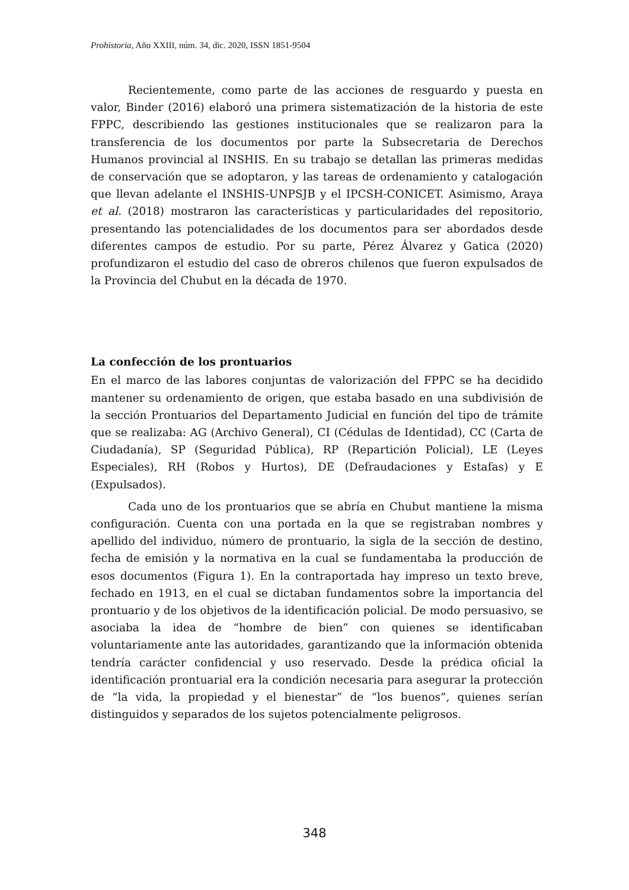Prohistoria, Año XXIII, núm. 34, dic. 2020, ISSN 1851-9504
Recientemente, como parte de las acciones de resguardo y puesta en valor, Binder (2016) elaboró una primera sistematización de la historia de este FPPC, describiendo las gestiones institucionales que se realizaron para la transferencia de los documentos por parte la Subsecretaria de Derechos Humanos provincial al INSHIS. En su trabajo se detallan las primeras medidas de conservación que se adoptaron, y las tareas de ordenamiento y catalogación que llevan adelante el INSHIS-UNPSJB y el IPCSH-CONICET. Asimismo, Araya et al. (2018) mostraron las características y particularidades del repositorio, presentando las potencialidades de los documentos para ser abordados desde diferentes campos de estudio. Por su parte, Pérez Álvarez y Gatica (2020) profundizaron el estudio del caso de obreros chilenos que fueron expulsados de la Provincia del Chubut en la década de 1970.
La confección de los prontuarios
En el marco de las labores conjuntas de valorización del FPPC se ha decidido mantener su ordenamiento de origen, que estaba basado en una subdivisión de la sección Prontuarios del Departamento Judicial en función del tipo de trámite que se realizaba: AG (Archivo General), CI (Cédulas de Identidad), CC (Carta de Ciudadanía), SP (Seguridad Pública), RP (Repartición Policial), LE (Leyes Especiales), RH (Robos y Hurtos), DE (Defraudaciones y Estafas) y E (Expulsados).
Cada uno de los prontuarios que se abría en Chubut mantiene la misma configuración. Cuenta con una portada en la que se registraban nombres y apellido del individuo, número de prontuario, la sigla de la sección de destino, fecha de emisión y la normativa en la cual se fundamentaba la producción de esos documentos (Figura 1). En la contraportada hay impreso un texto breve, fechado en 1913, en el cual se dictaban fundamentos sobre la importancia del prontuario y de los objetivos de la identificación policial. De modo persuasivo, se asociaba la idea de “hombre de bien” con quienes se identificaban voluntariamente ante las autoridades, garantizando que la información obtenida tendría carácter confidencial y uso reservado. Desde la prédica oficial la identificación prontuarial era la condición necesaria para asegurar la protección de “la vida, la propiedad y el bienestar” de “los buenos”, quienes serían distinguidos y separados de los sujetos potencialmente peligrosos.
348